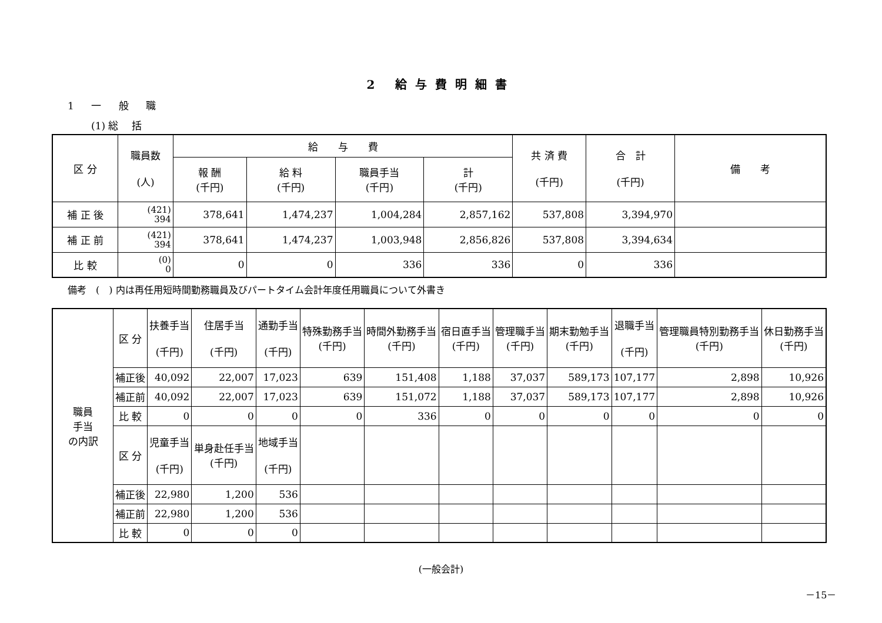2 給与費明細書
1 一 般 職
(1) 総　 括
| 区 分 | 職員数 (人) | 給 与 費 | | | | 共 済 費 (千円) | 合 計 (千円) | 備 考 |
| --- | --- | --- | --- | --- | --- | --- | --- | --- |
| | | 報 酬 (千円) | 給 料 (千円) | 職員手当 (千円) | 計 (千円) | | | |
| 補 正 後 | (421) 394 | 378,641 | 1,474,237 | 1,004,284 | 2,857,162 | 537,808 | 3,394,970 | |
| 補 正 前 | (421) 394 | 378,641 | 1,474,237 | 1,003,948 | 2,856,826 | 537,808 | 3,394,634 | |
| 比 較 | (0) 0 | 0 | 0 | 336 | 336 | 0 | 336 | |
備考　(　) 内は再任用短時間勤務職員及びパートタイム会計年度任用職員について外書き
| 職員 手当 の内訳 | 区 分 | 扶養手当 (千円) | 住居手当 (千円) | 通勤手当 (千円) | 特殊勤務手当 (千円) | 時間外勤務手当 (千円) | 宿日直手当 (千円) | 管理職手当 (千円) | 期末勤勉手当 (千円) | 退職手当 (千円) | 管理職員特別勤務手当 (千円) | 休日勤務手当 (千円) |
| | 補正後 | 40,092 | 22,007 | 17,023 | 639 | 151,408 | 1,188 | 37,037 | 589,173 | 107,177 | 2,898 | 10,926 |
| | 補正前 | 40,092 | 22,007 | 17,023 | 639 | 151,072 | 1,188 | 37,037 | 589,173 | 107,177 | 2,898 | 10,926 |
| | 比 較 | 0 | 0 | 0 | 0 | 336 | 0 | 0 | 0 | 0 | 0 | 0 |
| | 区 分 | 児童手当 (千円) | 単身赴任手当 (千円) | 地域手当 (千円) | | | | | | | | |
| | 補正後 | 22,980 | 1,200 | 536 | | | | | | | | |
| | 補正前 | 22,980 | 1,200 | 536 | | | | | | | | |
| | 比 較 | 0 | 0 | 0 | | | | | | | | |
(一般会計)
－15－